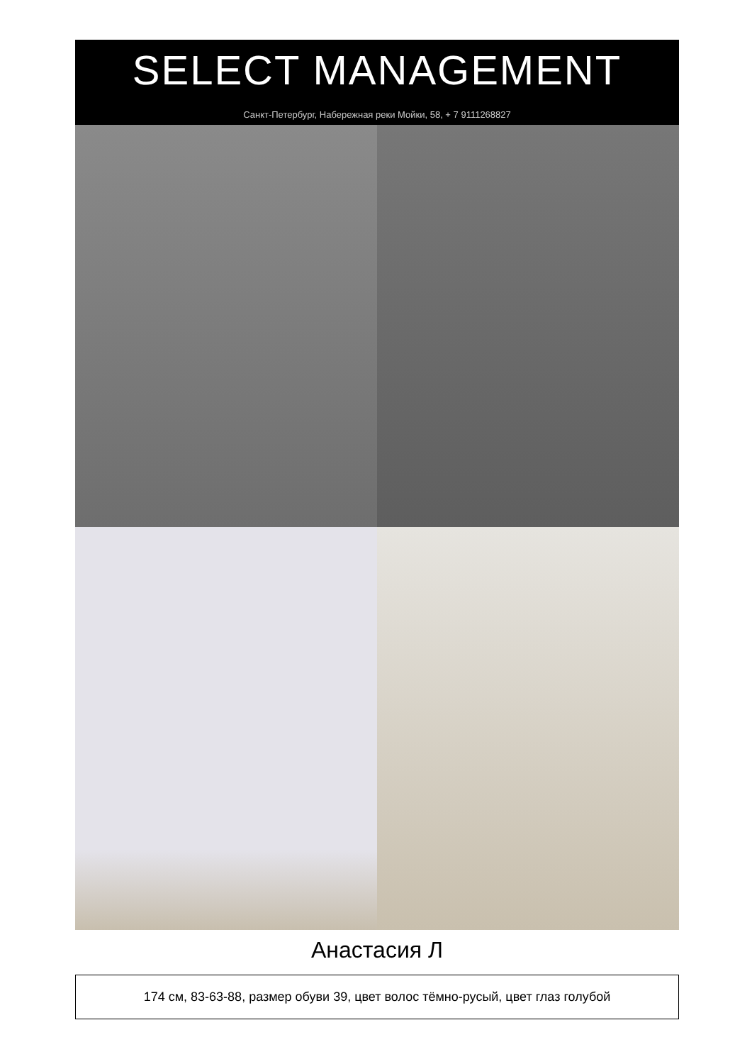SELECT MANAGEMENT
Санкт-Петербург, Набережная реки Мойки, 58, + 7 9111268827
Анастасия Л
174 см, 83-63-88, размер обуви 39, цвет волос тёмно-русый, цвет глаз голубой